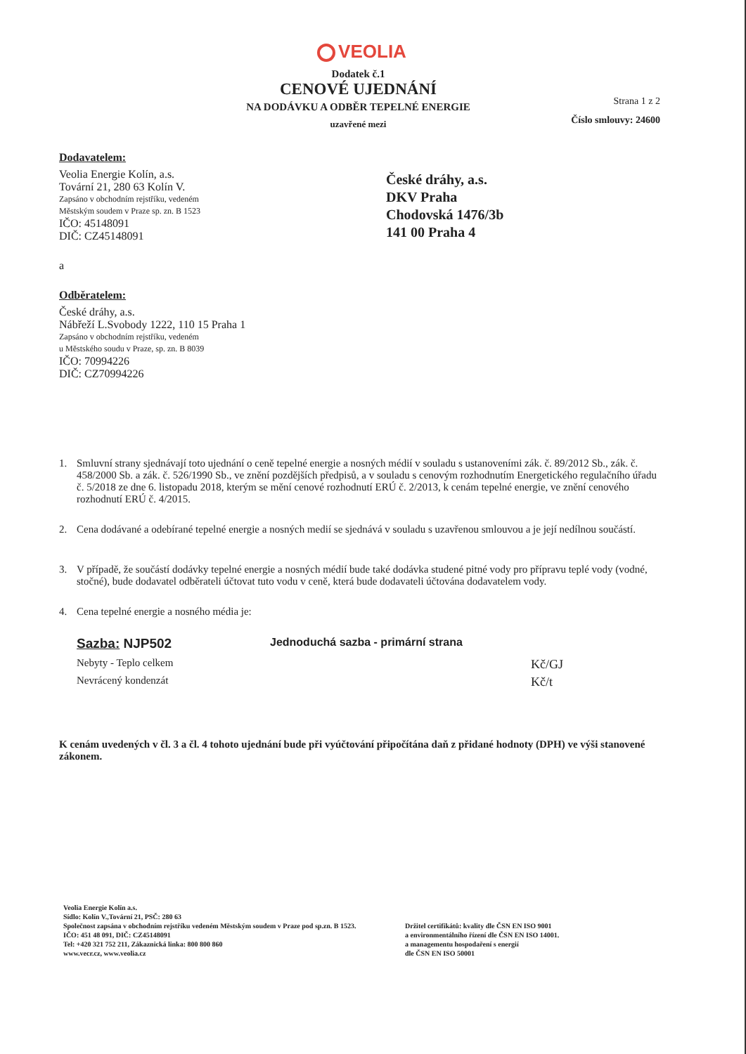VEOLIA
Dodatek č.1
CENOVÉ UJEDNÁNÍ
NA DODÁVKU A ODBĚR TEPELNÉ ENERGIE
uzavřené mezi
Strana 1 z 2
Číslo smlouvy: 24600
Dodavatelem:
Veolia Energie Kolín, a.s.
Tovární 21, 280 63 Kolín V.
Zapsáno v obchodním rejstříku, vedeném
Městským soudem v Praze sp. zn. B 1523
IČO: 45148091
DIČ: CZ45148091
a
Odběratelem:
České dráhy, a.s.
Nábřeží L.Svobody 1222, 110 15 Praha 1
Zapsáno v obchodním rejstříku, vedeném
u Městského soudu v Praze, sp. zn. B 8039
IČO: 70994226
DIČ: CZ70994226
České dráhy, a.s.
DKV Praha
Chodovská 1476/3b
141 00 Praha 4
1. Smluvní strany sjednávají toto ujednání o ceně tepelné energie a nosných médií v souladu s ustanoveními zák. č. 89/2012 Sb., zák. č. 458/2000 Sb. a zák. č. 526/1990 Sb., ve znění pozdějších předpisů, a v souladu s cenovým rozhodnutím Energetického regulačního úřadu č. 5/2018 ze dne 6. listopadu 2018, kterým se mění cenové rozhodnutí ERÚ č. 2/2013, k cenám tepelné energie, ve znění cenového rozhodnutí ERÚ č. 4/2015.
2. Cena dodávané a odebírané tepelné energie a nosných medií se sjednává v souladu s uzavřenou smlouvou a je její nedílnou součástí.
3. V případě, že součástí dodávky tepelné energie a nosných médií bude také dodávka studené pitné vody pro přípravu teplé vody (vodné, stočné), bude dodavatel odběrateli účtovat tuto vodu v ceně, která bude dodavateli účtována dodavatelem vody.
4. Cena tepelné energie a nosného média je:
Sazba: NJP502 Jednoduchá sazba - primární strana
Nebyty - Teplo celkem Kč/GJ
Nevrácený kondenzát Kč/t
K cenám uvedených v čl. 3 a čl. 4 tohoto ujednání bude při vyúčtování připočítána daň z přidané hodnoty (DPH) ve výši stanovené zákonem.
Veolia Energie Kolín a.s.
Sídlo: Kolín V.,Tovární 21, PSČ: 280 63
Společnost zapsána v obchodním rejstříku vedeném Městským soudem v Praze pod sp.zn. B 1523.
IČO: 451 48 091, DIČ: CZ45148091
Tel: +420 321 752 211, Zákaznická linka: 800 800 860
www.vecr.cz, www.veolia.cz
Držitel certifikátů: kvality dle ČSN EN ISO 9001
a environmentálního řízení dle ČSN EN ISO 14001.
a managementu hospodaření s energií
dle ČSN EN ISO 50001